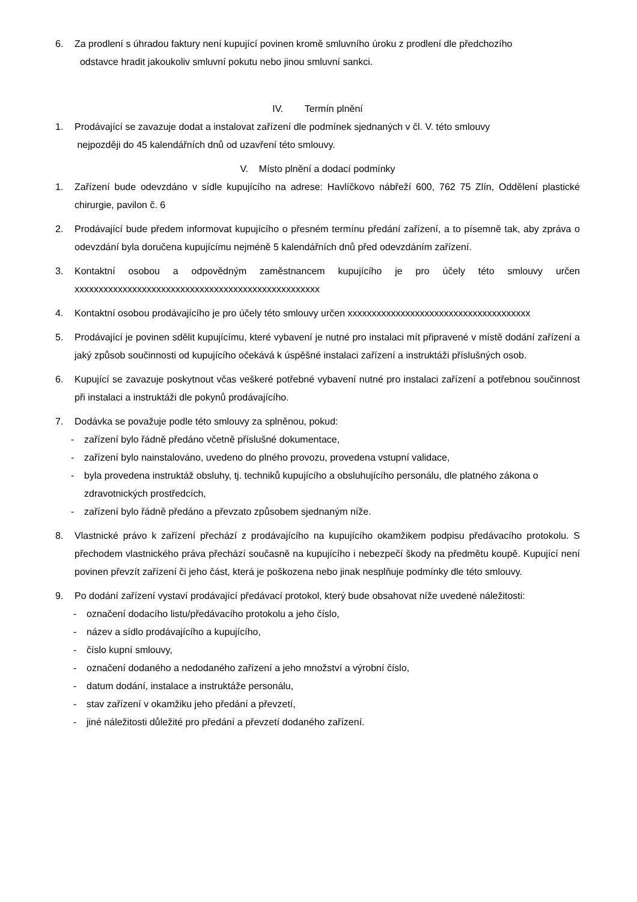6. Za prodlení s úhradou faktury není kupující povinen kromě smluvního úroku z prodlení dle předchozího
odstavce hradit jakoukoliv smluvní pokutu nebo jinou smluvní sankci.
IV. Termín plnění
1. Prodávající se zavazuje dodat a instalovat zařízení dle podmínek sjednaných v čl. V. této smlouvy
nejpozději do 45 kalendářních dnů od uzavření této smlouvy.
V. Místo plnění a dodací podmínky
1. Zařízení bude odevzdáno v sídle kupujícího na adrese: Havlíčkovo nábřeží 600, 762 75 Zlín, Oddělení plastické chirurgie, pavilon č. 6
2. Prodávající bude předem informovat kupujícího o přesném termínu předání zařízení, a to písemně tak, aby zpráva o odevzdání byla doručena kupujícímu nejméně 5 kalendářních dnů před odevzdáním zařízení.
3. Kontaktní osobou a odpovědným zaměstnancem kupujícího je pro účely této smlouvy určen xxxxxxxxxxxxxxxxxxxxxxxxxxxxxxxxxxxxxxxxxxxxxxxxxxx
4. Kontaktní osobou prodávajícího je pro účely této smlouvy určen xxxxxxxxxxxxxxxxxxxxxxxxxxxxxxxxxxxxxx
5. Prodávající je povinen sdělit kupujícímu, které vybavení je nutné pro instalaci mít připravené v místě dodání zařízení a jaký způsob součinnosti od kupujícího očekává k úspěšné instalaci zařízení a instruktáži příslušných osob.
6. Kupující se zavazuje poskytnout včas veškeré potřebné vybavení nutné pro instalaci zařízení a potřebnou součinnost při instalaci a instruktáži dle pokynů prodávajícího.
7. Dodávka se považuje podle této smlouvy za splněnou, pokud:
- zařízení bylo řádně předáno včetně příslušné dokumentace,
- zařízení bylo nainstalováno, uvedeno do plného provozu, provedena vstupní validace,
- byla provedena instruktáž obsluhy, tj. techniků kupujícího a obsluhujícího personálu, dle platného zákona o zdravotnických prostředcích,
- zařízení bylo řádně předáno a převzato způsobem sjednaným níže.
8. Vlastnické právo k zařízení přechází z prodávajícího na kupujícího okamžikem podpisu předávacího protokolu. S přechodem vlastnického práva přechází současně na kupujícího i nebezpečí škody na předmětu koupě. Kupující není povinen převzít zařízení či jeho část, která je poškozena nebo jinak nesplňuje podmínky dle této smlouvy.
9. Po dodání zařízení vystaví prodávající předávací protokol, který bude obsahovat níže uvedené náležitosti:
- označení dodacího listu/předávacího protokolu a jeho číslo,
- název a sídlo prodávajícího a kupujícího,
- číslo kupní smlouvy,
- označení dodaného a nedodaného zařízení a jeho množství a výrobní číslo,
- datum dodání, instalace a instruktáže personálu,
- stav zařízení v okamžiku jeho předání a převzetí,
- jiné náležitosti důležité pro předání a převzetí dodaného zařízení.